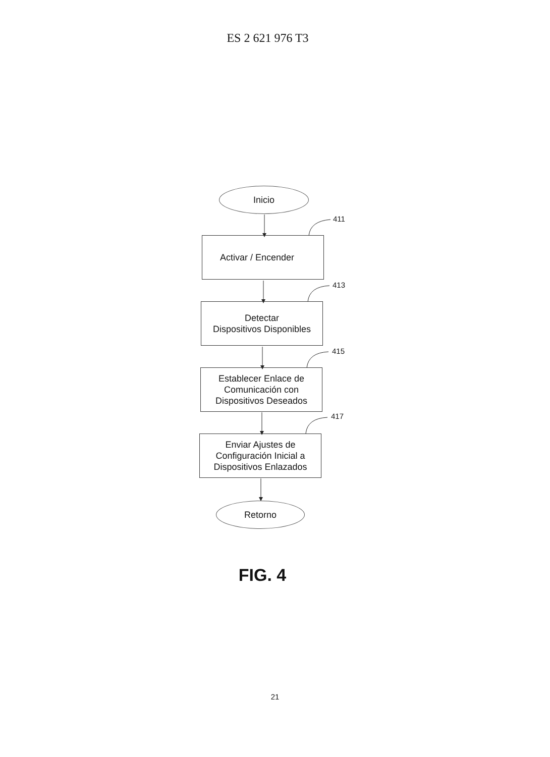ES 2 621 976 T3
Inicio
411
Activar / Encender
413
Detectar
Dispositivos Disponibles
415
Establecer Enlace de
Comunicación con
Dispositivos Deseados
417
Enviar Ajustes de
Configuración Inicial a
Dispositivos Enlazados
Retorno
FIG. 4
21